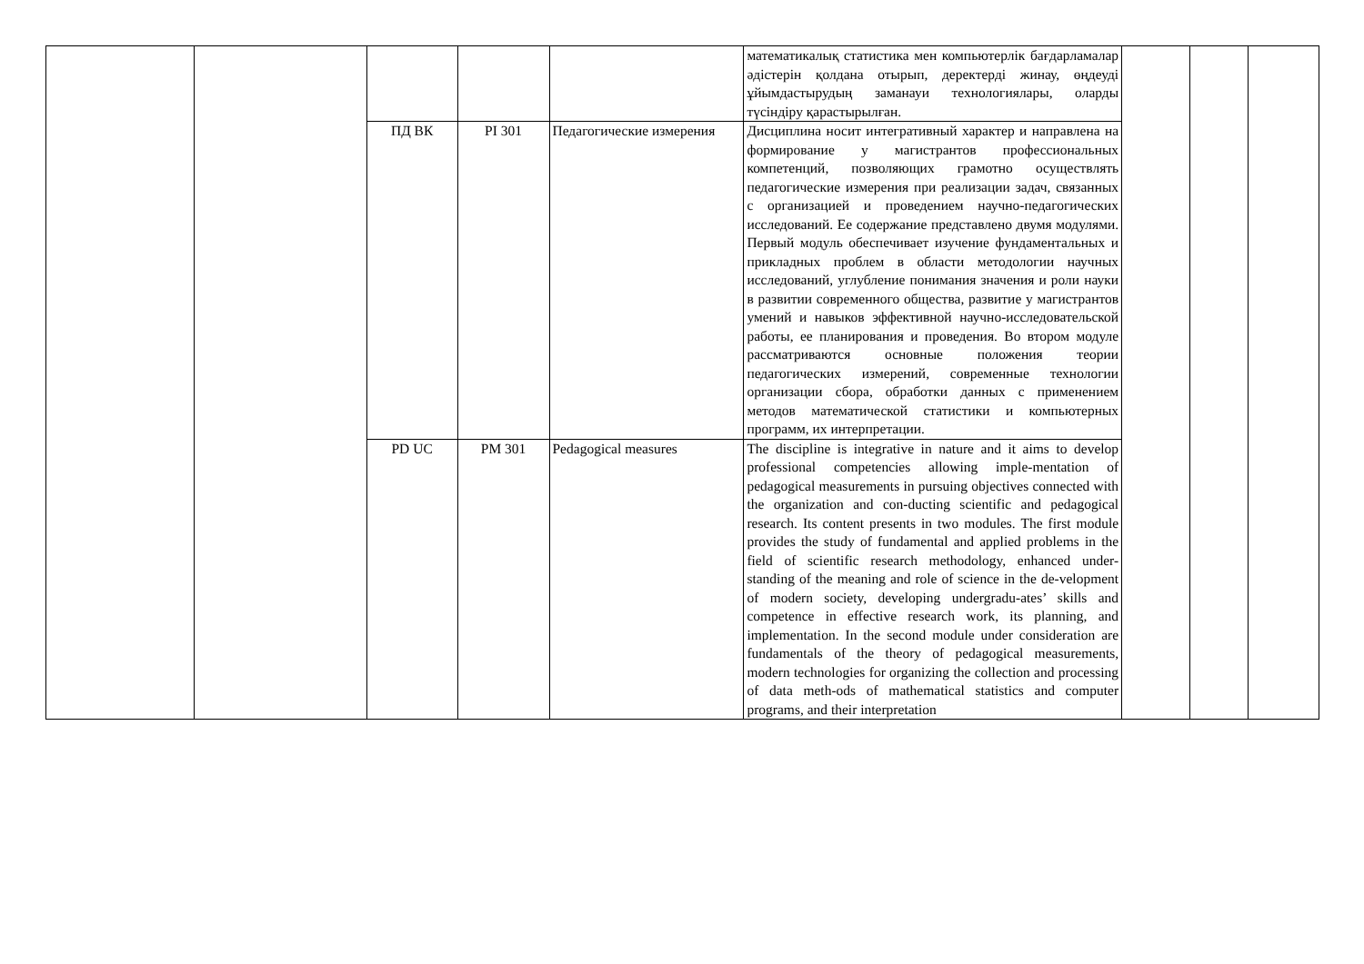| | | | | | математикалық статистика мен компьютерлік бағдарламалар әдістерін қолдана отырып, деректерді жинау, өңдеуді ұйымдастырудың заманауи технологиялары, оларды түсіндіру қарастырылған. | | | |
| | | ПД ВК | PI 301 | Педагогические измерения | Дисциплина носит интегративный характер и направлена на формирование у магистрантов профессиональных компетенций, позволяющих грамотно осуществлять педагогические измерения при реализации задач, связанных с организацией и проведением научно-педагогических исследований. Ее содержание представлено двумя модулями. Первый модуль обеспечивает изучение фундаментальных и прикладных проблем в области методологии научных исследований, углубление понимания значения и роли науки в развитии современного общества, развитие у магистрантов умений и навыков эффективной научно-исследовательской работы, ее планирования и проведения. Во втором модуле рассматриваются основные положения теории педагогических измерений, современные технологии организации сбора, обработки данных с применением методов математической статистики и компьютерных программ, их интерпретации. | | | |
| | | PD UC | PM 301 | Pedagogical measures | The discipline is integrative in nature and it aims to develop professional competencies allowing imple-mentation of pedagogical measurements in pursuing objectives connected with the organization and con-ducting scientific and pedagogical research. Its content presents in two modules. The first module provides the study of fundamental and applied problems in the field of scientific research methodology, enhanced under-standing of the meaning and role of science in the de-velopment of modern society, developing undergradu-ates’ skills and competence in effective research work, its planning, and implementation. In the second module under consideration are fundamentals of the theory of pedagogical measurements, modern technologies for organizing the collection and processing of data meth-ods of mathematical statistics and computer programs, and their interpretation | | | |